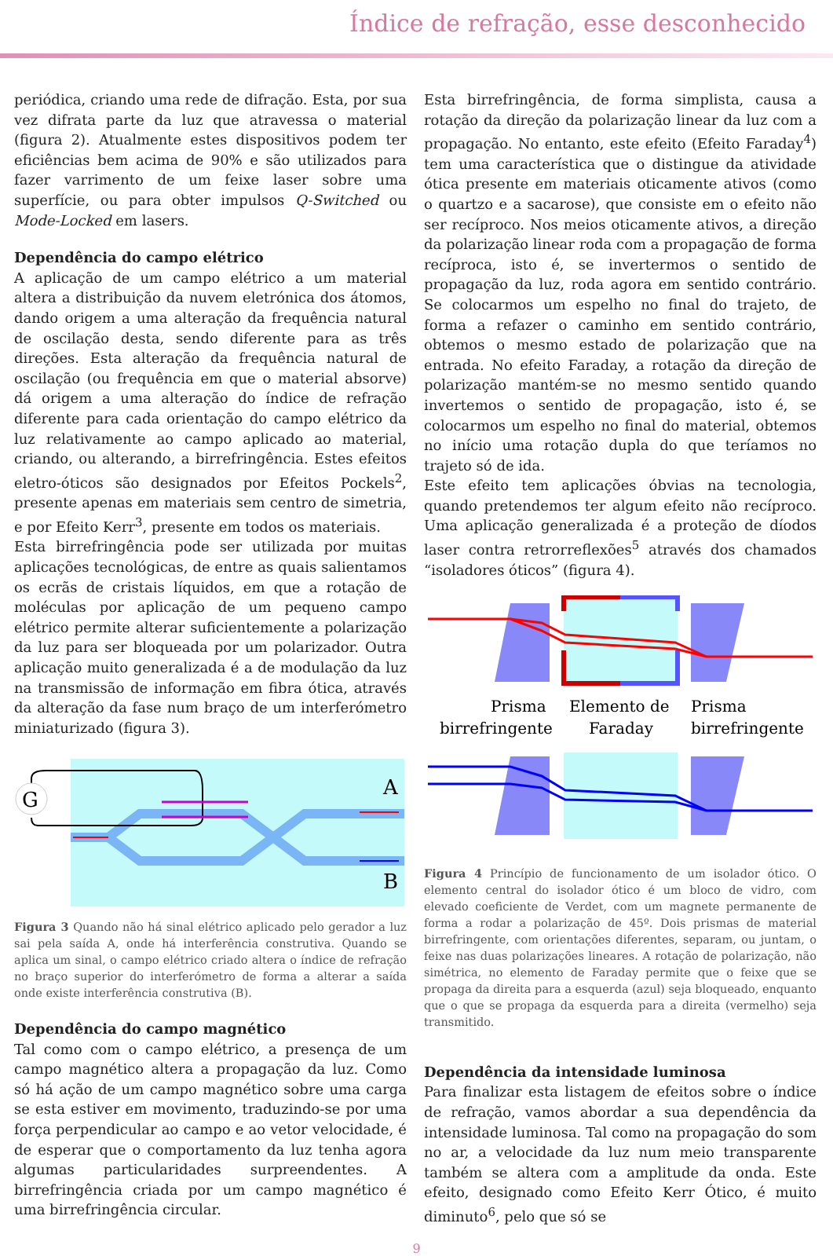Índice de refração, esse desconhecido
periódica, criando uma rede de difração. Esta, por sua vez difrata parte da luz que atravessa o material (figura 2). Atualmente estes dispositivos podem ter eficiências bem acima de 90% e são utilizados para fazer varrimento de um feixe laser sobre uma superfície, ou para obter impulsos Q-Switched ou Mode-Locked em lasers.
Dependência do campo elétrico
A aplicação de um campo elétrico a um material altera a distribuição da nuvem eletrónica dos átomos, dando origem a uma alteração da frequência natural de oscilação desta, sendo diferente para as três direções. Esta alteração da frequência natural de oscilação (ou frequência em que o material absorve) dá origem a uma alteração do índice de refração diferente para cada orientação do campo elétrico da luz relativamente ao campo aplicado ao material, criando, ou alterando, a birrefringência. Estes efeitos eletro-óticos são designados por Efeitos Pockels<sup>2</sup>, presente apenas em materiais sem centro de simetria, e por Efeito Kerr<sup>3</sup>, presente em todos os materiais.
Esta birrefringência pode ser utilizada por muitas aplicações tecnológicas, de entre as quais salientamos os ecrãs de cristais líquidos, em que a rotação de moléculas por aplicação de um pequeno campo elétrico permite alterar suficientemente a polarização da luz para ser bloqueada por um polarizador. Outra aplicação muito generalizada é a de modulação da luz na transmissão de informação em fibra ótica, através da alteração da fase num braço de um interferómetro miniaturizado (figura 3).
G
A
B
Figura 3 Quando não há sinal elétrico aplicado pelo gerador a luz sai pela saída A, onde há interferência construtiva. Quando se aplica um sinal, o campo elétrico criado altera o índice de refração no braço superior do interferómetro de forma a alterar a saída onde existe interferência construtiva (B).
Dependência do campo magnético
Tal como com o campo elétrico, a presença de um campo magnético altera a propagação da luz. Como só há ação de um campo magnético sobre uma carga se esta estiver em movimento, traduzindo-se por uma força perpendicular ao campo e ao vetor velocidade, é de esperar que o comportamento da luz tenha agora algumas particularidades surpreendentes. A birrefringência criada por um campo magnético é uma birrefringência circular.
Esta birrefringência, de forma simplista, causa a rotação da direção da polarização linear da luz com a propagação. No entanto, este efeito (Efeito Faraday<sup>4</sup>) tem uma característica que o distingue da atividade ótica presente em materiais oticamente ativos (como o quartzo e a sacarose), que consiste em o efeito não ser recíproco. Nos meios oticamente ativos, a direção da polarização linear roda com a propagação de forma recíproca, isto é, se invertermos o sentido de propagação da luz, roda agora em sentido contrário. Se colocarmos um espelho no final do trajeto, de forma a refazer o caminho em sentido contrário, obtemos o mesmo estado de polarização que na entrada. No efeito Faraday, a rotação da direção de polarização mantém-se no mesmo sentido quando invertemos o sentido de propagação, isto é, se colocarmos um espelho no final do material, obtemos no início uma rotação dupla do que teríamos no trajeto só de ida.
Este efeito tem aplicações óbvias na tecnologia, quando pretendemos ter algum efeito não recíproco. Uma aplicação generalizada é a proteção de díodos laser contra retrorreflexões<sup>5</sup> através dos chamados “isoladores óticos” (figura 4).
Prisma
birrefringente
Elemento de
Faraday
Prisma
birrefringente
Figura 4 Princípio de funcionamento de um isolador ótico. O elemento central do isolador ótico é um bloco de vidro, com elevado coeficiente de Verdet, com um magnete permanente de forma a rodar a polarização de 45º. Dois prismas de material birrefringente, com orientações diferentes, separam, ou juntam, o feixe nas duas polarizações lineares. A rotação de polarização, não simétrica, no elemento de Faraday permite que o feixe que se propaga da direita para a esquerda (azul) seja bloqueado, enquanto que o que se propaga da esquerda para a direita (vermelho) seja transmitido.
Dependência da intensidade luminosa
Para finalizar esta listagem de efeitos sobre o índice de refração, vamos abordar a sua dependência da intensidade luminosa. Tal como na propagação do som no ar, a velocidade da luz num meio transparente também se altera com a amplitude da onda. Este efeito, designado como Efeito Kerr Ótico, é muito diminuto<sup>6</sup>, pelo que só se
9